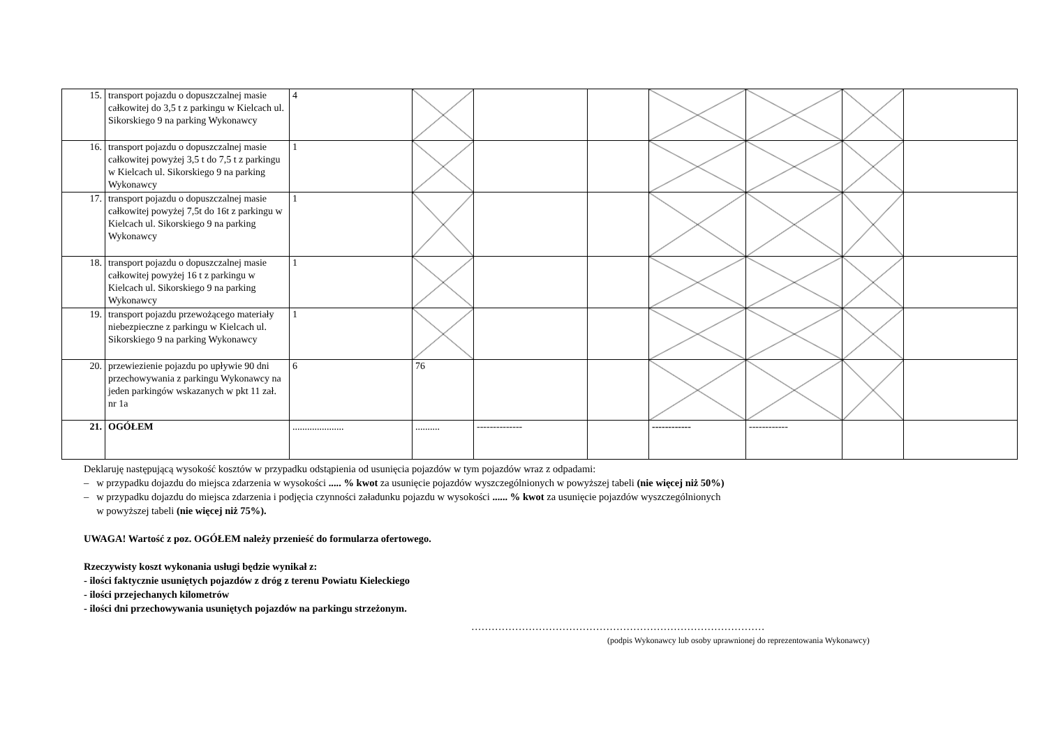| 15. | transport pojazdu o dopuszczalnej masie całkowitej do 3,5 t z parkingu w Kielcach ul. Sikorskiego 9 na parking Wykonawcy | 4 | | | | | | | |
| 16. | transport pojazdu o dopuszczalnej masie całkowitej powyżej 3,5 t do 7,5 t z parkingu w Kielcach ul. Sikorskiego 9 na parking Wykonawcy | 1 | | | | | | | |
| 17. | transport pojazdu o dopuszczalnej masie całkowitej powyżej 7,5t do 16t z parkingu w Kielcach ul. Sikorskiego 9 na parking Wykonawcy | 1 | | | | | | | |
| 18. | transport pojazdu o dopuszczalnej masie całkowitej powyżej 16 t z parkingu w Kielcach ul. Sikorskiego 9 na parking Wykonawcy | 1 | | | | | | | |
| 19. | transport pojazdu przewożącego materiały niebezpieczne z parkingu w Kielcach ul. Sikorskiego 9 na parking Wykonawcy | 1 | | | | | | | |
| 20. | przewiezienie pojazdu po upływie 90 dni przechowywania z parkingu Wykonawcy na jeden parkingów wskazanych w pkt 11 zał. nr 1a | 6 | 76 | | | | | | |
| 21. | OGÓŁEM | ..................... | .......... | -------------- | | ------------ | ------------ | | |
Deklaruję następującą wysokość kosztów w przypadku odstąpienia od usunięcia pojazdów w tym pojazdów wraz z odpadami:
– w przypadku dojazdu do miejsca zdarzenia w wysokości ..... % kwot za usunięcie pojazdów wyszczególnionych w powyższej tabeli (nie więcej niż 50%)
– w przypadku dojazdu do miejsca zdarzenia i podjęcia czynności załadunku pojazdu w wysokości ...... % kwot za usunięcie pojazdów wyszczególnionych
w powyższej tabeli (nie więcej niż 75%).
UWAGA! Wartość z poz. OGÓŁEM należy przenieść do formularza ofertowego.
Rzeczywisty koszt wykonania usługi będzie wynikał z:
- ilości faktycznie usuniętych pojazdów z dróg z terenu Powiatu Kieleckiego
- ilości przejechanych kilometrów
- ilości dni przechowywania usuniętych pojazdów na parkingu strzeżonym.
……………………………………………………………………………
(podpis Wykonawcy lub osoby uprawnionej do reprezentowania Wykonawcy)